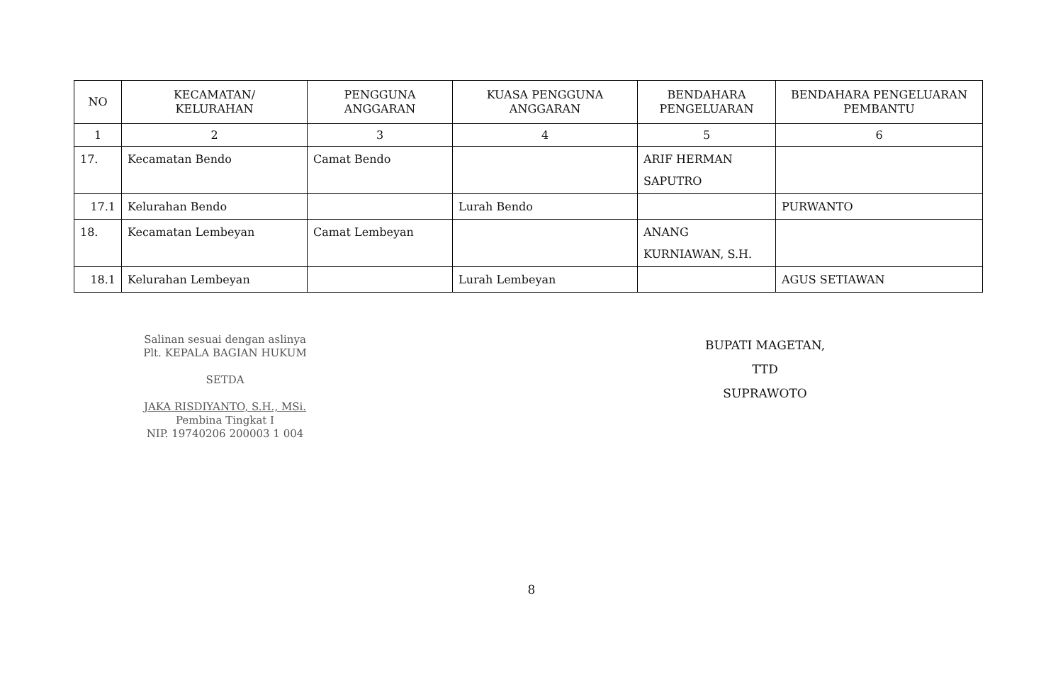| NO | KECAMATAN/ KELURAHAN | PENGGUNA ANGGARAN | KUASA PENGGUNA ANGGARAN | BENDAHARA PENGELUARAN | BENDAHARA PENGELUARAN PEMBANTU |
| --- | --- | --- | --- | --- | --- |
| 1 | 2 | 3 | 4 | 5 | 6 |
| 17. | Kecamatan Bendo | Camat Bendo | | ARIF HERMAN SAPUTRO | |
| 17.1 | Kelurahan Bendo | | Lurah Bendo | | PURWANTO |
| 18. | Kecamatan Lembeyan | Camat Lembeyan | | ANANG KURNIAWAN, S.H. | |
| 18.1 | Kelurahan Lembeyan | | Lurah Lembeyan | | AGUS SETIAWAN |
Salinan sesuai dengan aslinya
Plt. KEPALA BAGIAN HUKUM
SETDA
JAKA RISDIYANTO, S.H., MSi.
Pembina Tingkat I
NIP. 19740206 200003 1 004
BUPATI MAGETAN,
TTD
SUPRAWOTO
8